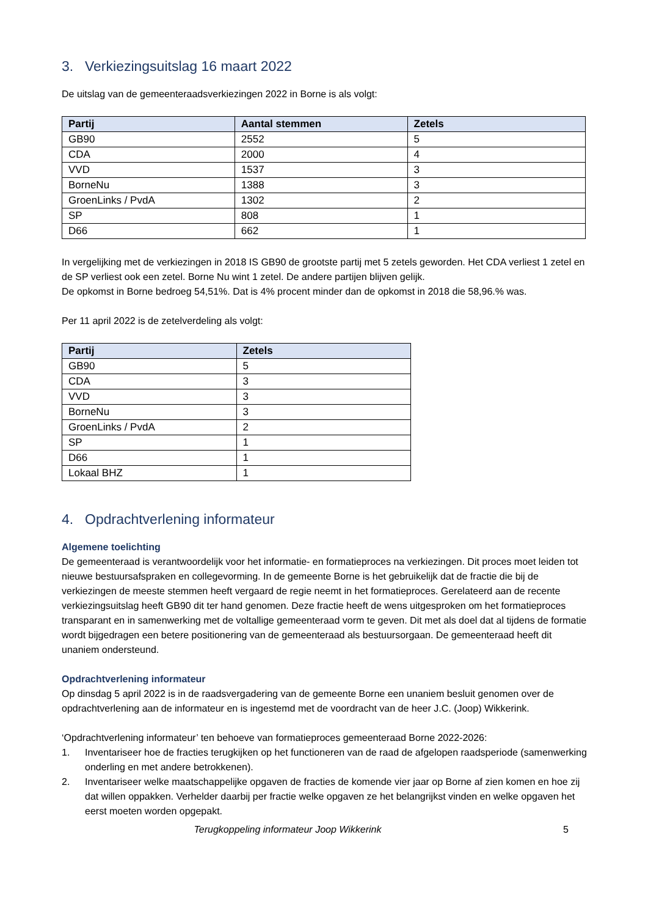3. Verkiezingsuitslag 16 maart 2022
De uitslag van de gemeenteraadsverkiezingen 2022 in Borne is als volgt:
| Partij | Aantal stemmen | Zetels |
| --- | --- | --- |
| GB90 | 2552 | 5 |
| CDA | 2000 | 4 |
| VVD | 1537 | 3 |
| BorneNu | 1388 | 3 |
| GroenLinks / PvdA | 1302 | 2 |
| SP | 808 | 1 |
| D66 | 662 | 1 |
In vergelijking met de verkiezingen in 2018 IS GB90 de grootste partij met 5 zetels geworden. Het CDA verliest 1 zetel en de SP verliest ook een zetel. Borne Nu wint 1 zetel. De andere partijen blijven gelijk.
De opkomst in Borne bedroeg 54,51%. Dat is 4% procent minder dan de opkomst in 2018 die 58,96.% was.
Per 11 april 2022 is de zetelverdeling als volgt:
| Partij | Zetels |
| --- | --- |
| GB90 | 5 |
| CDA | 3 |
| VVD | 3 |
| BorneNu | 3 |
| GroenLinks / PvdA | 2 |
| SP | 1 |
| D66 | 1 |
| Lokaal BHZ | 1 |
4. Opdrachtverlening informateur
Algemene toelichting
De gemeenteraad is verantwoordelijk voor het informatie- en formatieproces na verkiezingen. Dit proces moet leiden tot nieuwe bestuursafspraken en collegevorming. In de gemeente Borne is het gebruikelijk dat de fractie die bij de verkiezingen de meeste stemmen heeft vergaard de regie neemt in het formatieproces. Gerelateerd aan de recente verkiezingsuitslag heeft GB90 dit ter hand genomen. Deze fractie heeft de wens uitgesproken om het formatieproces transparant en in samenwerking met de voltallige gemeenteraad vorm te geven. Dit met als doel dat al tijdens de formatie wordt bijgedragen een betere positionering van de gemeenteraad als bestuursorgaan. De gemeenteraad heeft dit unaniem ondersteund.
Opdrachtverlening informateur
Op dinsdag 5 april 2022 is in de raadsvergadering van de gemeente Borne een unaniem besluit genomen over de opdrachtverlening aan de informateur en is ingestemd met de voordracht van de heer J.C. (Joop) Wikkerink.
‘Opdrachtverlening informateur’ ten behoeve van formatieproces gemeenteraad Borne 2022-2026:
1. Inventariseer hoe de fracties terugkijken op het functioneren van de raad de afgelopen raadsperiode (samenwerking onderling en met andere betrokkenen).
2. Inventariseer welke maatschappelijke opgaven de fracties de komende vier jaar op Borne af zien komen en hoe zij dat willen oppakken. Verhelder daarbij per fractie welke opgaven ze het belangrijkst vinden en welke opgaven het eerst moeten worden opgepakt.
Terugkoppeling informateur Joop Wikkerink 5